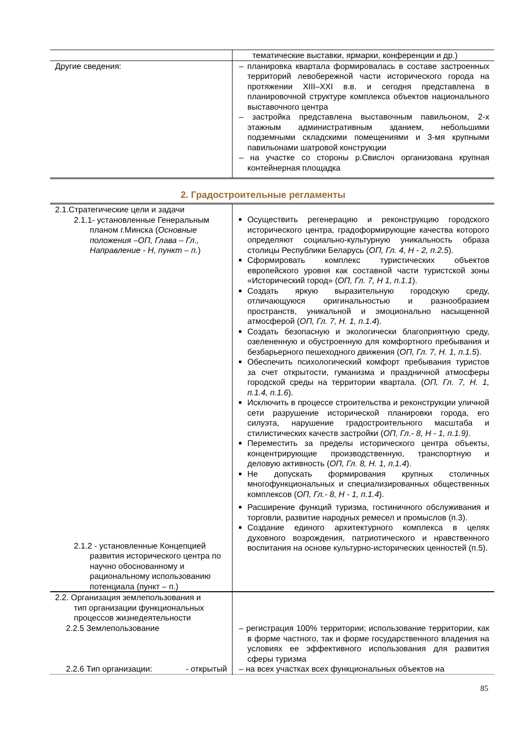| | тематические выставки, ярмарки, конференции и др.) |
| Другие сведения: | – планировка квартала формировалась в составе застроенных территорий левобережной части исторического города на протяжении XIII–XXI в.в. и сегодня представлена в планировочной структуре комплекса объектов национального выставочного центра – застройка представлена выставочным павильоном, 2-х этажным административным зданием, небольшими подземными складскими помещениями и 3-мя крупными павильонами шатровой конструкции – на участке со стороны р.Свислоч организована крупная контейнерная площадка |
2. Градостроительные регламенты
| 2.1.Стратегические цели и задачи 2.1.1- установленные Генеральным планом г.Минска ( Основные положения –ОП, Глава – Гл., Направление - Н, пункт – п. ) 2.1.2 - установленные Концепцией развития исторического центра по научно обоснованному и рациональному использованию потенциала (пункт – п.) | Осуществить регенерацию и реконструкцию городского исторического центра, градоформирующие качества которого определяют социально-культурную уникальность образа столицы Республики Беларусь ( ОП, Гл. 4, Н - 2, п.2.5 ). Сформировать комплекс туристических объектов европейского уровня как составной части туристской зоны «Исторический город» ( ОП, Гл. 7, Н 1, п.1.1 ). Создать яркую выразительную городскую среду, отличающуюся оригинальностью и разнообразием пространств, уникальной и эмоционально насыщенной атмосферой ( ОП, Гл. 7, Н. 1, п.1.4 ). Создать безопасную и экологически благоприятную среду, озелененную и обустроенную для комфортного пребывания и безбарьерного пешеходного движения ( ОП, Гл. 7, Н. 1, п.1.5 ). Обеспечить психологический комфорт пребывания туристов за счет открытости, гуманизма и праздничной атмосферы городской среды на территории квартала. ( ОП, Гл. 7, Н. 1, п.1.4, п.1.6 ). Исключить в процессе строительства и реконструкции уличной сети разрушение исторической планировки города, его силуэта, нарушение градостроительного масштаба и стилистических качеств застройки ( ОП, Гл.- 8, Н - 1, п.1.9) . Переместить за пределы исторического центра объекты, концентрирующие производственную, транспортную и деловую активность ( ОП, Гл. 8, Н. 1, п.1.4 ). Не допускать формирования крупных столичных многофункциональных и специализированных общественных комплексов ( ОП, Гл.- 8, Н - 1, п.1.4 ). Расширение функций туризма, гостиничного обслуживания и торговли, развитие народных ремесел и промыслов (п.3). Создание единого архитектурного комплекса в целях духовного возрождения, патриотического и нравственного воспитания на основе культурно-исторических ценностей (п.5). |
| 2.2. Организация землепользования и тип организации функциональных процессов жизнедеятельности 2.2.5 Землепользование 2.2.6 Тип организации: - открытый | – регистрация 100% территории; использование территории, как в форме частного, так и форме государственного владения на условиях ее эффективного использования для развития сферы туризма – на всех участках всех функциональных объектов на |
85